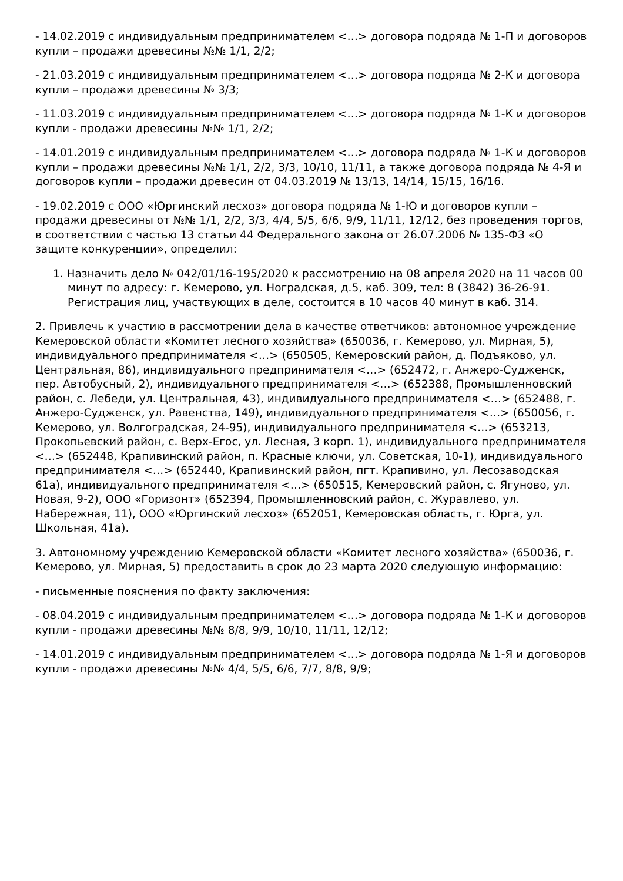- 14.02.2019 с индивидуальным предпринимателем <…> договора подряда № 1-П и договоров купли – продажи древесины №№ 1/1, 2/2;
- 21.03.2019 с индивидуальным предпринимателем <…> договора подряда № 2-К и договора купли – продажи древесины № 3/3;
- 11.03.2019 с индивидуальным предпринимателем <…> договора подряда № 1-К и договоров купли - продажи древесины №№ 1/1, 2/2;
- 14.01.2019 с индивидуальным предпринимателем <…> договора подряда № 1-К и договоров купли – продажи древесины №№ 1/1, 2/2, 3/3, 10/10, 11/11, а также договора подряда № 4-Я и договоров купли – продажи древесин от 04.03.2019 № 13/13, 14/14, 15/15, 16/16.
- 19.02.2019 с ООО «Юргинский лесхоз» договора подряда № 1-Ю и договоров купли – продажи древесины от №№ 1/1, 2/2, 3/3, 4/4, 5/5, 6/6, 9/9, 11/11, 12/12, без проведения торгов, в соответствии с частью 13 статьи 44 Федерального закона от 26.07.2006 № 135-ФЗ «О защите конкуренции», определил:
1. Назначить дело № 042/01/16-195/2020 к рассмотрению на 08 апреля 2020 на 11 часов 00 минут по адресу: г. Кемерово, ул. Ноградская, д.5, каб. 309, тел: 8 (3842) 36-26-91. Регистрация лиц, участвующих в деле, состоится в 10 часов 40 минут в каб. 314.
2. Привлечь к участию в рассмотрении дела в качестве ответчиков: автономное учреждение Кемеровской области «Комитет лесного хозяйства» (650036, г. Кемерово, ул. Мирная, 5), индивидуального предпринимателя <…> (650505, Кемеровский район, д. Подъяково, ул. Центральная, 86), индивидуального предпринимателя <…> (652472, г. Анжеро-Судженск, пер. Автобусный, 2), индивидуального предпринимателя <…> (652388, Промышленновский район, с. Лебеди, ул. Центральная, 43), индивидуального предпринимателя <…> (652488, г. Анжеро-Судженск, ул. Равенства, 149), индивидуального предпринимателя <…> (650056, г. Кемерово, ул. Волгоградская, 24-95), индивидуального предпринимателя <…> (653213, Прокопьевский район, с. Верх-Егос, ул. Лесная, 3 корп. 1), индивидуального предпринимателя <…> (652448, Крапивинский район, п. Красные ключи, ул. Советская, 10-1), индивидуального предпринимателя <…> (652440, Крапивинский район, пгт. Крапивино, ул. Лесозаводская 61а), индивидуального предпринимателя <…> (650515, Кемеровский район, с. Ягуново, ул. Новая, 9-2), ООО «Горизонт» (652394, Промышленновский район, с. Журавлево, ул. Набережная, 11), ООО «Юргинский лесхоз» (652051, Кемеровская область, г. Юрга, ул. Школьная, 41а).
3. Автономному учреждению Кемеровской области «Комитет лесного хозяйства» (650036, г. Кемерово, ул. Мирная, 5) предоставить в срок до 23 марта 2020 следующую информацию:
- письменные пояснения по факту заключения:
- 08.04.2019 с индивидуальным предпринимателем <…> договора подряда № 1-К и договоров купли - продажи древесины №№ 8/8, 9/9, 10/10, 11/11, 12/12;
- 14.01.2019 с индивидуальным предпринимателем <…> договора подряда № 1-Я и договоров купли - продажи древесины №№ 4/4, 5/5, 6/6, 7/7, 8/8, 9/9;